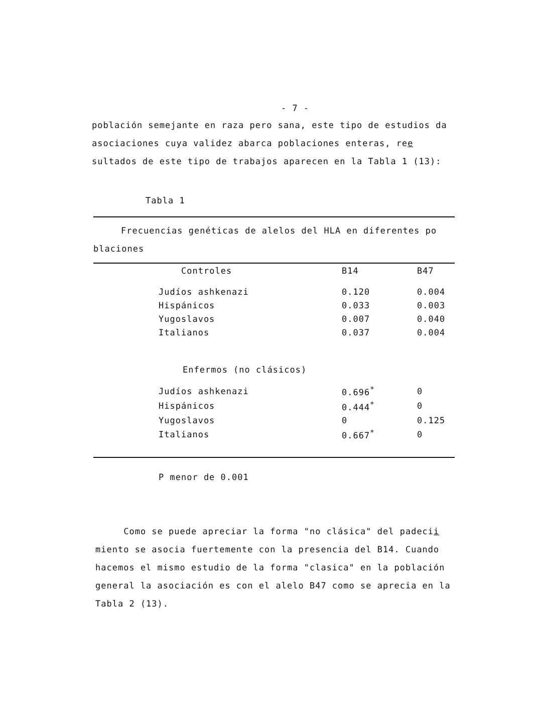- 7 -
población semejante en raza pero sana, este tipo de estudios da asociaciones cuya validez abarca poblaciones enteras, ree sultados de este tipo de trabajos aparecen en la Tabla 1 (13):
Tabla 1
Frecuencias genéticas de alelos del HLA en diferentes po
blaciones
| | Controles | B14 | B47 |
| | Judíos ashkenazi | 0.120 | 0.004 |
| | Hispánicos | 0.033 | 0.003 |
| | Yugoslavos | 0.007 | 0.040 |
| | Italianos | 0.037 | 0.004 |
| | Enfermos (no clásicos) | | |
| | Judíos ashkenazi | 0.696<sup>*</sup> | 0 |
| | Hispánicos | 0.444<sup>*</sup> | 0 |
| | Yugoslavos | 0 | 0.125 |
| | Italianos | 0.667<sup>*</sup> | 0 |
P menor de 0.001
Como se puede apreciar la forma "no clásica" del padecii miento se asocia fuertemente con la presencia del B14. Cuando hacemos el mismo estudio de la forma "clasica" en la población general la asociación es con el alelo B47 como se aprecia en la Tabla 2 (13).